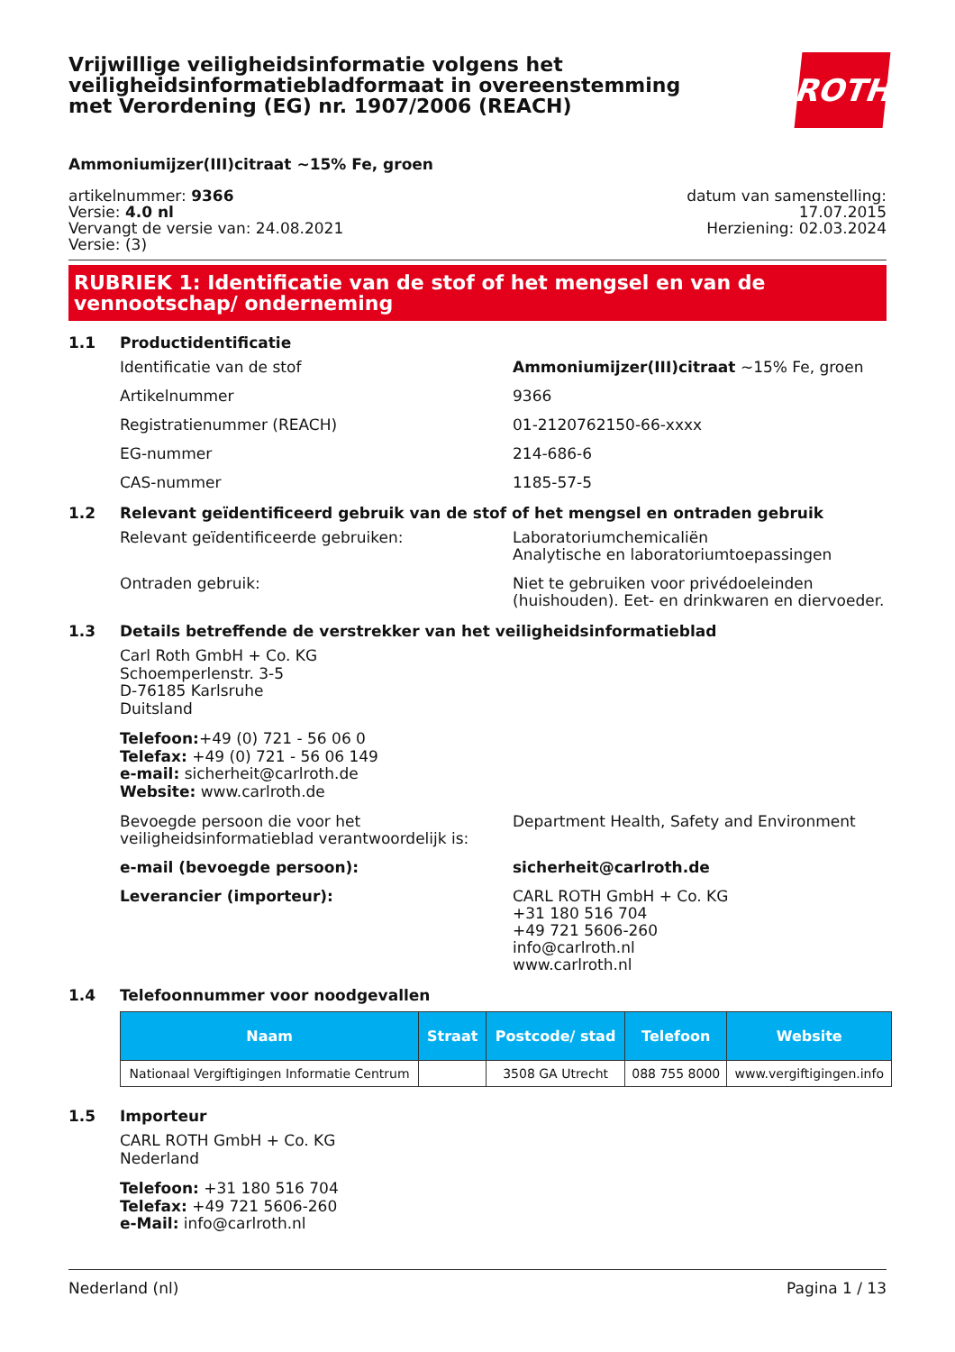Vrijwillige veiligheidsinformatie volgens het
veiligheidsinformatiebladformaat in overeenstemming
met Verordening (EG) nr. 1907/2006 (REACH)
ROTH
Ammoniumijzer(III)citraat ~15% Fe, groen
artikelnummer: 9366
Versie: 4.0 nl
Vervangt de versie van: 24.08.2021
Versie: (3)
datum van samenstelling:
17.07.2015
Herziening: 02.03.2024
RUBRIEK 1: Identificatie van de stof of het mengsel en van de vennootschap/ onderneming
1.1 Productidentificatie
Identificatie van de stof Ammoniumijzer(III)citraat ~15% Fe, groen
Artikelnummer 9366
Registratienummer (REACH) 01-2120762150-66-xxxx
EG-nummer 214-686-6
CAS-nummer 1185-57-5
1.2 Relevant geïdentificeerd gebruik van de stof of het mengsel en ontraden gebruik
Relevant geïdentificeerde gebruiken: Laboratoriumchemicaliën
Analytische en laboratoriumtoepassingen
Ontraden gebruik: Niet te gebruiken voor privédoeleinden (huishouden). Eet- en drinkwaren en diervoeder.
1.3 Details betreffende de verstrekker van het veiligheidsinformatieblad
Carl Roth GmbH + Co. KG
Schoemperlenstr. 3-5
D-76185 Karlsruhe
Duitsland
Telefoon:+49 (0) 721 - 56 06 0
Telefax: +49 (0) 721 - 56 06 149
e-mail: sicherheit@carlroth.de
Website: www.carlroth.de
Bevoegde persoon die voor het veiligheidsinformatieblad verantwoordelijk is:
Department Health, Safety and Environment
e-mail (bevoegde persoon): sicherheit@carlroth.de
Leverancier (importeur): CARL ROTH GmbH + Co. KG
+31 180 516 704
+49 721 5606-260
info@carlroth.nl
www.carlroth.nl
1.4 Telefoonnummer voor noodgevallen
| Naam | Straat | Postcode/ stad | Telefoon | Website |
| --- | --- | --- | --- | --- |
| Nationaal Vergiftigingen Informatie Centrum | | 3508 GA Utrecht | 088 755 8000 | www.vergiftigingen.info |
1.5 Importeur
CARL ROTH GmbH + Co. KG
Nederland
Telefoon: +31 180 516 704
Telefax: +49 721 5606-260
e-Mail: info@carlroth.nl
Nederland (nl) Pagina 1 / 13